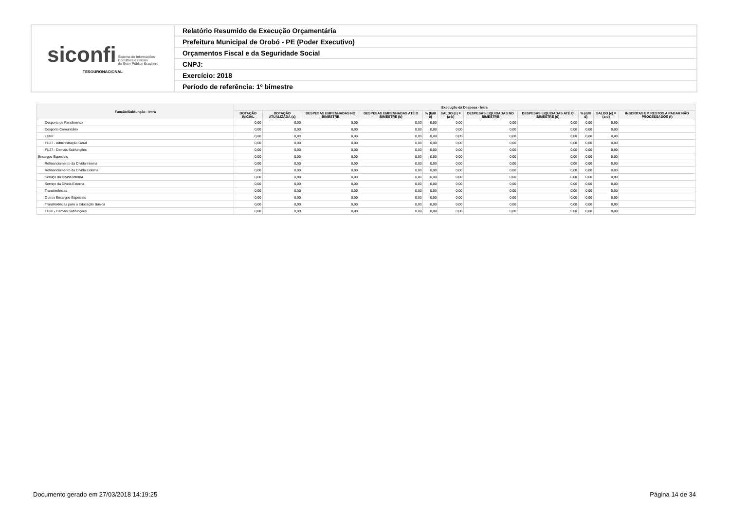| siconfi Sistema de Informações Contábeis e Fiscais do Setor Público Brasileiro TESOURONACIONAL | Relatório Resumido de Execução Orçamentária |
| | Prefeitura Municipal de Orobó - PE (Poder Executivo) |
| | Orçamentos Fiscal e da Seguridade Social |
| | CNPJ: |
| | Exercício: 2018 |
| | Período de referência: 1º bimestre |
| Função/Subfunção - Intra | Execução da Despesa - Intra | | | | | | | | | | |
| --- | --- | --- | --- | --- | --- | --- | --- | --- | --- | --- | --- |
| | DOTAÇÃO INICIAL | DOTAÇÃO ATUALIZADA (a) | DESPESAS EMPENHADAS NO BIMESTRE | DESPESAS EMPENHADAS ATÉ O BIMESTRE (b) | % (b/III b) | SALDO (c) = (a-b) | DESPESAS LIQUIDADAS NO BIMESTRE | DESPESAS LIQUIDADAS ATÉ O BIMESTRE (d) | % (d/III d) | SALDO (e) = (a-d) | INSCRITAS EM RESTOS A PAGAR NÃO PROCESSADOS (f) |
| Desporto de Rendimento | 0,00 | 0,00 | 0,00 | 0,00 | 0,00 | 0,00 | 0,00 | 0,00 | 0,00 | 0,00 | |
| Desporto Comunitário | 0,00 | 0,00 | 0,00 | 0,00 | 0,00 | 0,00 | 0,00 | 0,00 | 0,00 | 0,00 | |
| Lazer | 0,00 | 0,00 | 0,00 | 0,00 | 0,00 | 0,00 | 0,00 | 0,00 | 0,00 | 0,00 | |
| FU27 - Administração Geral | 0,00 | 0,00 | 0,00 | 0,00 | 0,00 | 0,00 | 0,00 | 0,00 | 0,00 | 0,00 | |
| FU27 - Demais Subfunções | 0,00 | 0,00 | 0,00 | 0,00 | 0,00 | 0,00 | 0,00 | 0,00 | 0,00 | 0,00 | |
| Encargos Especiais | 0,00 | 0,00 | 0,00 | 0,00 | 0,00 | 0,00 | 0,00 | 0,00 | 0,00 | 0,00 | |
| Refinanciamento da Dívida Interna | 0,00 | 0,00 | 0,00 | 0,00 | 0,00 | 0,00 | 0,00 | 0,00 | 0,00 | 0,00 | |
| Refinanciamento da Dívida Externa | 0,00 | 0,00 | 0,00 | 0,00 | 0,00 | 0,00 | 0,00 | 0,00 | 0,00 | 0,00 | |
| Serviço da Dívida Interna | 0,00 | 0,00 | 0,00 | 0,00 | 0,00 | 0,00 | 0,00 | 0,00 | 0,00 | 0,00 | |
| Serviço da Dívida Externa | 0,00 | 0,00 | 0,00 | 0,00 | 0,00 | 0,00 | 0,00 | 0,00 | 0,00 | 0,00 | |
| Transferências | 0,00 | 0,00 | 0,00 | 0,00 | 0,00 | 0,00 | 0,00 | 0,00 | 0,00 | 0,00 | |
| Outros Encargos Especiais | 0,00 | 0,00 | 0,00 | 0,00 | 0,00 | 0,00 | 0,00 | 0,00 | 0,00 | 0,00 | |
| Transferências para a Educação Básica | 0,00 | 0,00 | 0,00 | 0,00 | 0,00 | 0,00 | 0,00 | 0,00 | 0,00 | 0,00 | |
| FU28 - Demais Subfunções | 0,00 | 0,00 | 0,00 | 0,00 | 0,00 | 0,00 | 0,00 | 0,00 | 0,00 | 0,00 | |
Documento gerado em 27/03/2018 14:19:25 Página 14 de 34